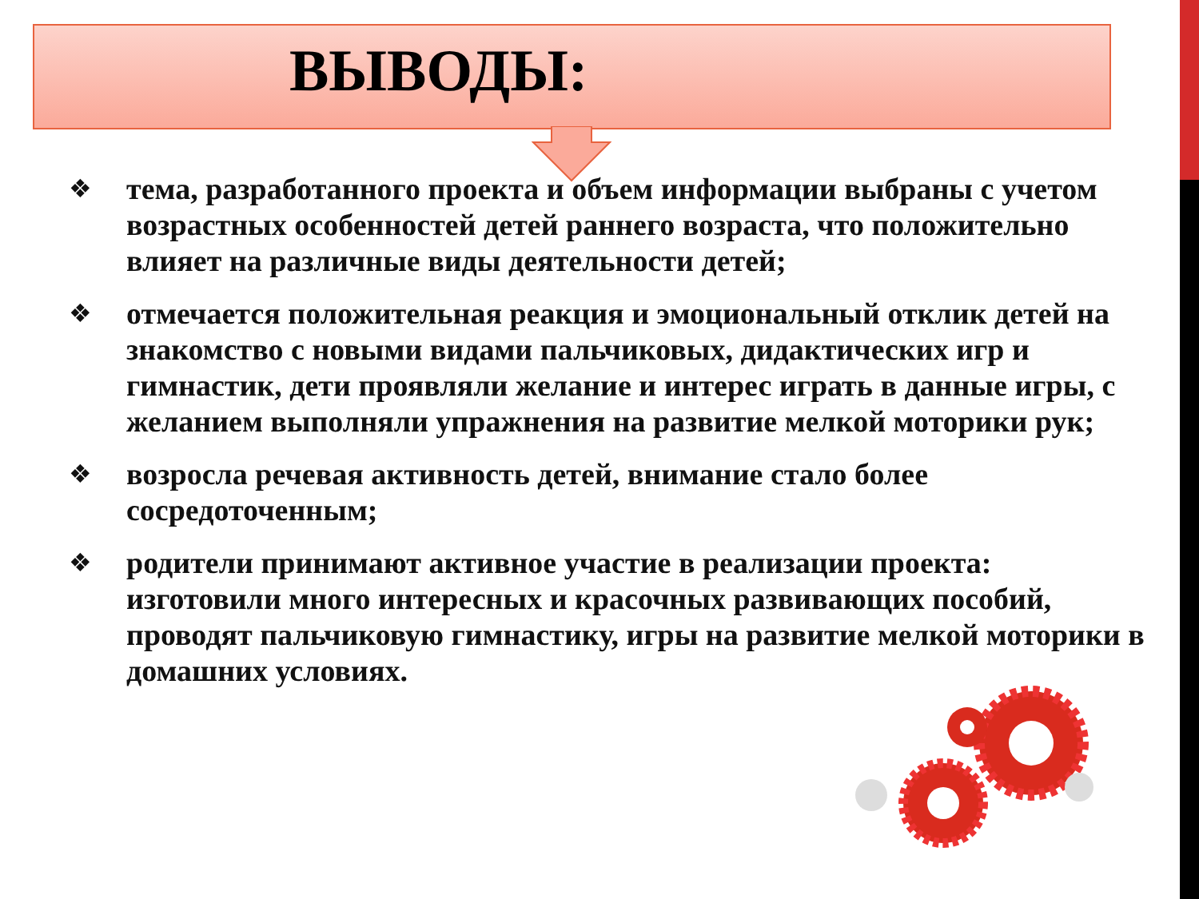ВЫВОДЫ:
❖ тема, разработанного проекта и объем информации выбраны с учетом возрастных особенностей детей раннего возраста, что положительно влияет на различные виды деятельности детей;
❖ отмечается положительная реакция и эмоциональный отклик детей на знакомство с новыми видами пальчиковых, дидактических игр и гимнастик, дети проявляли желание и интерес играть в данные игры, с желанием выполняли упражнения на развитие мелкой моторики рук;
❖ возросла речевая активность детей, внимание стало более сосредоточенным;
❖ родители принимают активное участие в реализации проекта: изготовили много интересных и красочных развивающих пособий, проводят пальчиковую гимнастику, игры на развитие мелкой моторики в домашних условиях.